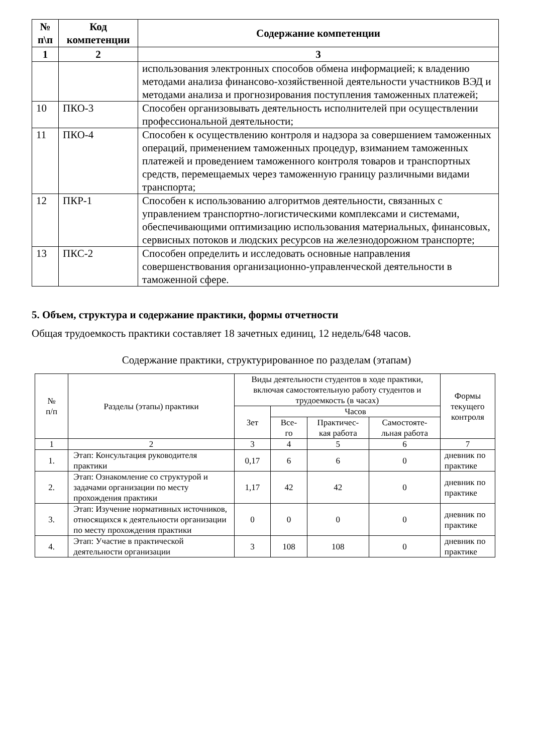| № п\п | Код компетенции | Содержание компетенции |
| --- | --- | --- |
| 1 | 2 | 3 |
| | | использования электронных способов обмена информацией; к владению методами анализа финансово-хозяйственной деятельности участников ВЭД и методами анализа и прогнозирования поступления таможенных платежей; |
| 10 | ПКО-3 | Способен организовывать деятельность исполнителей при осуществлении профессиональной деятельности; |
| 11 | ПКО-4 | Способен к осуществлению контроля и надзора за совершением таможенных операций, применением таможенных процедур, взиманием таможенных платежей и проведением таможенного контроля товаров и транспортных средств, перемещаемых через таможенную границу различными видами транспорта; |
| 12 | ПКР-1 | Способен к использованию алгоритмов деятельности, связанных с управлением транспортно-логистическими комплексами и системами, обеспечивающими оптимизацию использования материальных, финансовых, сервисных потоков и людских ресурсов на железнодорожном транспорте; |
| 13 | ПКС-2 | Способен определить и исследовать основные направления совершенствования организационно-управленческой деятельности в таможенной сфере. |
5. Объем, структура и содержание практики, формы отчетности
Общая трудоемкость практики составляет 18 зачетных единиц, 12 недель/648 часов.
Содержание практики, структурированное по разделам (этапам)
| № п/п | Разделы (этапы) практики | Виды деятельности студентов в ходе практики, включая самостоятельную работу студентов и трудоемкость (в часах) | | | | Формы текущего контроля |
| --- | --- | --- | --- | --- | --- | --- |
| | | Зет | Часов | | | |
| | | | Все- го | Практичес- кая работа | Самостояте- льная работа | |
| 1 | 2 | 3 | 4 | 5 | 6 | 7 |
| 1. | Этап: Консультация руководителя практики | 0,17 | 6 | 6 | 0 | дневник по практике |
| 2. | Этап: Ознакомление со структурой и задачами организации по месту прохождения практики | 1,17 | 42 | 42 | 0 | дневник по практике |
| 3. | Этап: Изучение нормативных источников, относящихся к деятельности организации по месту прохождения практики | 0 | 0 | 0 | 0 | дневник по практике |
| 4. | Этап: Участие в практической деятельности организации | 3 | 108 | 108 | 0 | дневник по практике |